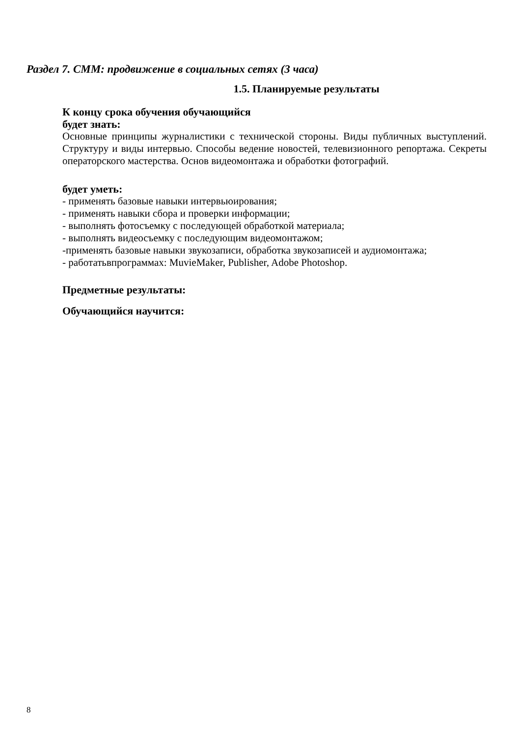Раздел 7. СММ: продвижение в социальных сетях (3 часа)
1.5. Планируемые результаты
К концу срока обучения обучающийся
будет знать:
Основные принципы журналистики с технической стороны. Виды публичных выступлений. Структуру и виды интервью. Способы ведение новостей, телевизионного репортажа. Секреты операторского мастерства. Основ видеомонтажа и обработки фотографий.
будет уметь:
- применять базовые навыки интервьюирования;
- применять навыки сбора и проверки информации;
- выполнять фотосъемку с последующей обработкой материала;
- выполнять видеосъемку с последующим видеомонтажом;
-применять базовые навыки звукозаписи, обработка звукозаписей и аудиомонтажа;
- работатьвпрограммах: MuvieMaker, Publisher, Adobe Photoshop.
Предметные результаты:
Обучающийся научится:
8